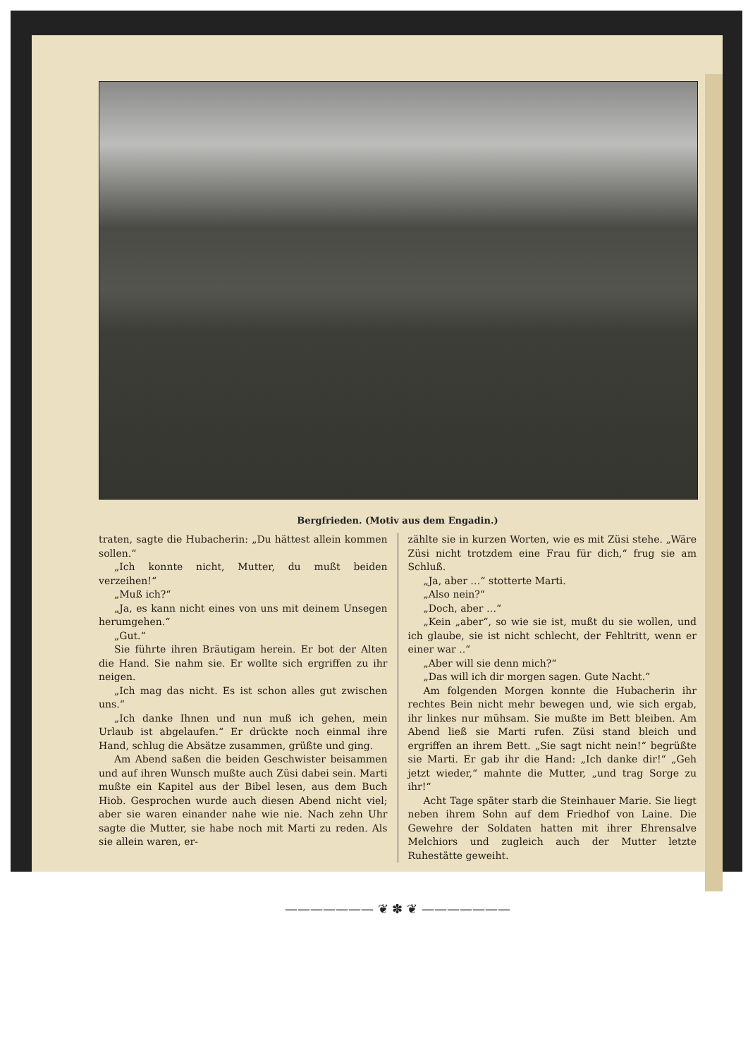Bergfrieden. (Motiv aus dem Engadin.)
traten, sagte die Hubacherin: „Du hättest allein kommen sollen.“
„Ich konnte nicht, Mutter, du mußt beiden verzeihen!“
„Muß ich?“
„Ja, es kann nicht eines von uns mit deinem Unsegen herumgehen.“
„Gut.“
Sie führte ihren Bräutigam herein. Er bot der Alten die Hand. Sie nahm sie. Er wollte sich ergriffen zu ihr neigen.
„Ich mag das nicht. Es ist schon alles gut zwischen uns.“
„Ich danke Ihnen und nun muß ich gehen, mein Urlaub ist abgelaufen.“ Er drückte noch einmal ihre Hand, schlug die Absätze zusammen, grüßte und ging.
Am Abend saßen die beiden Geschwister beisammen und auf ihren Wunsch mußte auch Züsi dabei sein. Marti mußte ein Kapitel aus der Bibel lesen, aus dem Buch Hiob. Gesprochen wurde auch diesen Abend nicht viel; aber sie waren einander nahe wie nie. Nach zehn Uhr sagte die Mutter, sie habe noch mit Marti zu reden. Als sie allein waren, er-
zählte sie in kurzen Worten, wie es mit Züsi stehe. „Wäre Züsi nicht trotzdem eine Frau für dich,“ frug sie am Schluß.
„Ja, aber …“ stotterte Marti.
„Also nein?“
„Doch, aber …“
„Kein „aber“, so wie sie ist, mußt du sie wollen, und ich glaube, sie ist nicht schlecht, der Fehltritt, wenn er einer war ..“
„Aber will sie denn mich?“
„Das will ich dir morgen sagen. Gute Nacht.“
Am folgenden Morgen konnte die Hubacherin ihr rechtes Bein nicht mehr bewegen und, wie sich ergab, ihr linkes nur mühsam. Sie mußte im Bett bleiben. Am Abend ließ sie Marti rufen. Züsi stand bleich und ergriffen an ihrem Bett. „Sie sagt nicht nein!“ begrüßte sie Marti. Er gab ihr die Hand: „Ich danke dir!“ „Geh jetzt wieder,“ mahnte die Mutter, „und trag Sorge zu ihr!“
Acht Tage später starb die Steinhauer Marie. Sie liegt neben ihrem Sohn auf dem Friedhof von Laine. Die Gewehre der Soldaten hatten mit ihrer Ehrensalve Melchiors und zugleich auch der Mutter letzte Ruhestätte geweiht.
——————— ❦ ✽ ❦ ———————